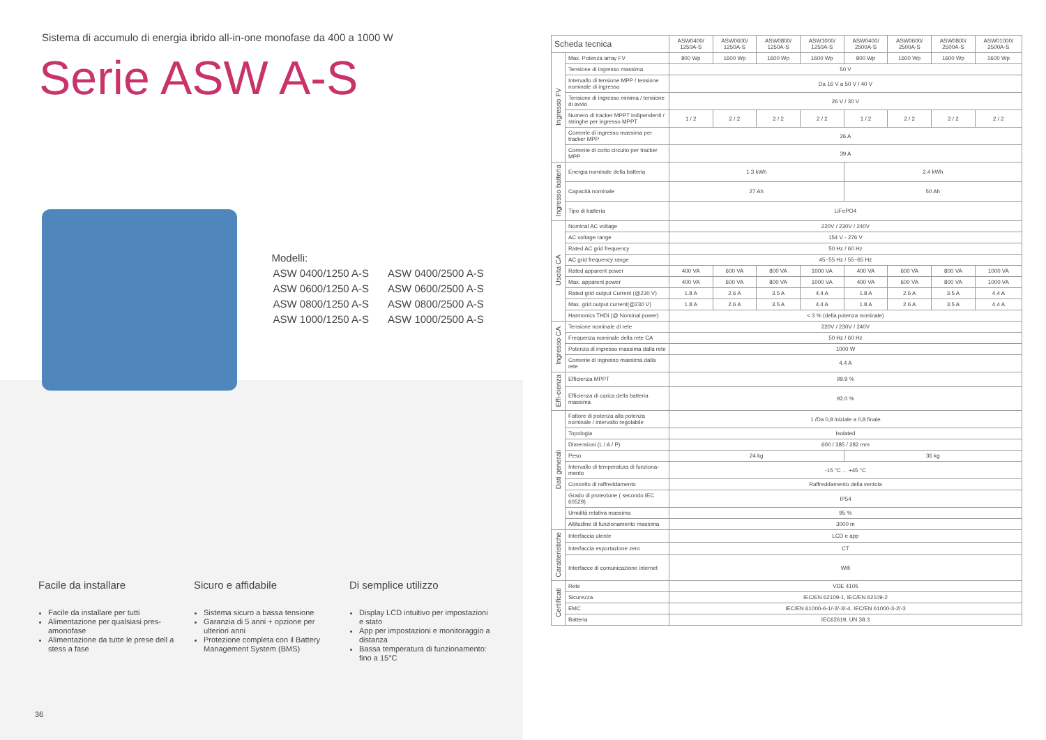Sistema di accumulo di energia ibrido all-in-one monofase da 400 a 1000 W
Serie ASW A-S
Modelli:
| ASW 0400/1250 A-S | ASW 0400/2500 A-S |
| ASW 0600/1250 A-S | ASW 0600/2500 A-S |
| ASW 0800/1250 A-S | ASW 0800/2500 A-S |
| ASW 1000/1250 A-S | ASW 1000/2500 A-S |
Facile da installare
Facile da installare per tutti
Alimentazione per qualsiasi pres-amonofase
Alimentazione da tutte le prese dell a stess a fase
Sicuro e affidabile
Sistema sicuro a bassa tensione
Garanzia di 5 anni + opzione per ulteriori anni
Protezione completa con il Battery Management System (BMS)
Di semplice utilizzo
Display LCD intuitivo per impostazioni e stato
App per impostazioni e monitoraggio a distanza
Bassa temperatura di funzionamento: fino a 15°C
36
| Scheda tecnica | | ASW0400/ 1250A-S | ASW0600/ 1250A-S | ASW0800/ 1250A-S | ASW1000/ 1250A-S | ASW0400/ 2500A-S | ASW0600/ 2500A-S | ASW0800/ 2500A-S | ASW01000/ 2500A-S |
| --- | --- | --- | --- | --- | --- | --- | --- | --- | --- |
| Ingresso FV | Max. Potenza array FV | 800 Wp | 1600 Wp | 1600 Wp | 1600 Wp | 800 Wp | 1600 Wp | 1600 Wp | 1600 Wp |
| | Tensione di ingresso massima | 50 V | | | | | | | |
| | Intervallo di tensione MPP / tensione nominale di ingresso | Da 16 V a 50 V / 40 V | | | | | | | |
| | Tensione di ingresso minima / tensione di avvio | 26 V / 30 V | | | | | | | |
| | Numero di tracker MPPT indipendenti / stringhe per ingresso MPPT | 1 / 2 | 2 / 2 | 2 / 2 | 2 / 2 | 1 / 2 | 2 / 2 | 2 / 2 | 2 / 2 |
| | Corrente di ingresso massima per tracker MPP | 26 A | | | | | | | |
| | Corrente di corto circuito per tracker MPP | 39 A | | | | | | | |
| Ingresso batteria | Energia nominale della batteria | 1.3 kWh | | | | 2.4 kWh | | | |
| | Capacità nominale | 27 Ah | | | | 50 Ah | | | |
| | Tipo di batteria | LiFePO4 | | | | | | | |
| Uscita CA | Nominal AC voltage | 220V / 230V / 240V | | | | | | | |
| | AC voltage range | 154 V - 276 V | | | | | | | |
| | Rated AC grid frequency | 50 Hz / 60 Hz | | | | | | | |
| | AC grid frequency range | 45~55 Hz / 55~65 Hz | | | | | | | |
| | Rated apparent power | 400 VA | 600 VA | 800 VA | 1000 VA | 400 VA | 600 VA | 800 VA | 1000 VA |
| | Max. apparent power | 400 VA | 600 VA | 800 VA | 1000 VA | 400 VA | 600 VA | 800 VA | 1000 VA |
| | Rated grid output Current (@230 V) | 1.8 A | 2.6 A | 3.5 A | 4.4 A | 1.8 A | 2.6 A | 3.5 A | 4.4 A |
| | Max. grid output current(@230 V) | 1.8 A | 2.6 A | 3.5 A | 4.4 A | 1.8 A | 2.6 A | 3.5 A | 4.4 A |
| | Harmonics THDi (@ Nominal power) | < 3 % (della potenza nominale) | | | | | | | |
| Ingresso CA | Tensione nominale di rete | 220V / 230V / 240V | | | | | | | |
| | Frequenza nominale della rete CA | 50 Hz / 60 Hz | | | | | | | |
| | Potenza di ingresso massima dalla rete | 1000 W | | | | | | | |
| | Corrente di ingresso massima dalla rete | 4.4 A | | | | | | | |
| Effi-cienza | Efficienza MPPT | 99.9 % | | | | | | | |
| | Efficienza di carica della batteria massima | 92.0 % | | | | | | | |
| Dati generali | Fattore di potenza alla potenza nominale / intervallo regolabile | 1 /Da 0,8 iniziale a 0,8 finale | | | | | | | |
| | Topologia | Isolated | | | | | | | |
| | Dimensioni (L / A / P) | 600 / 385 / 282 mm | | | | | | | |
| | Peso | 24 kg | | | | 36 kg | | | |
| | Intervallo di temperatura di funziona-mento | -15 °C ... +45 °C | | | | | | | |
| | Concetto di raffreddamento | Raffreddamento della ventola | | | | | | | |
| | Grado di protezione ( secondo IEC 60529) | IP54 | | | | | | | |
| | Umidità relativa massima | 95 % | | | | | | | |
| | Altitudine di funzionamento massima | 3000 m | | | | | | | |
| Caratteristiche | Interfaccia utente | LCD e app | | | | | | | |
| | Interfaccia esportazione zero | CT | | | | | | | |
| | Interfacce di comunicazione internet | Wifi | | | | | | | |
| Certificati | Rete | VDE 4105 | | | | | | | |
| | Sicurezza | IEC/EN 62109-1, IEC/EN 62109-2 | | | | | | | |
| | EMC | IEC/EN 61000-6-1/-2/-3/-4, IEC/EN 61000-3-2/-3 | | | | | | | |
| | Batteria | IEC62619, UN 38.3 | | | | | | | |